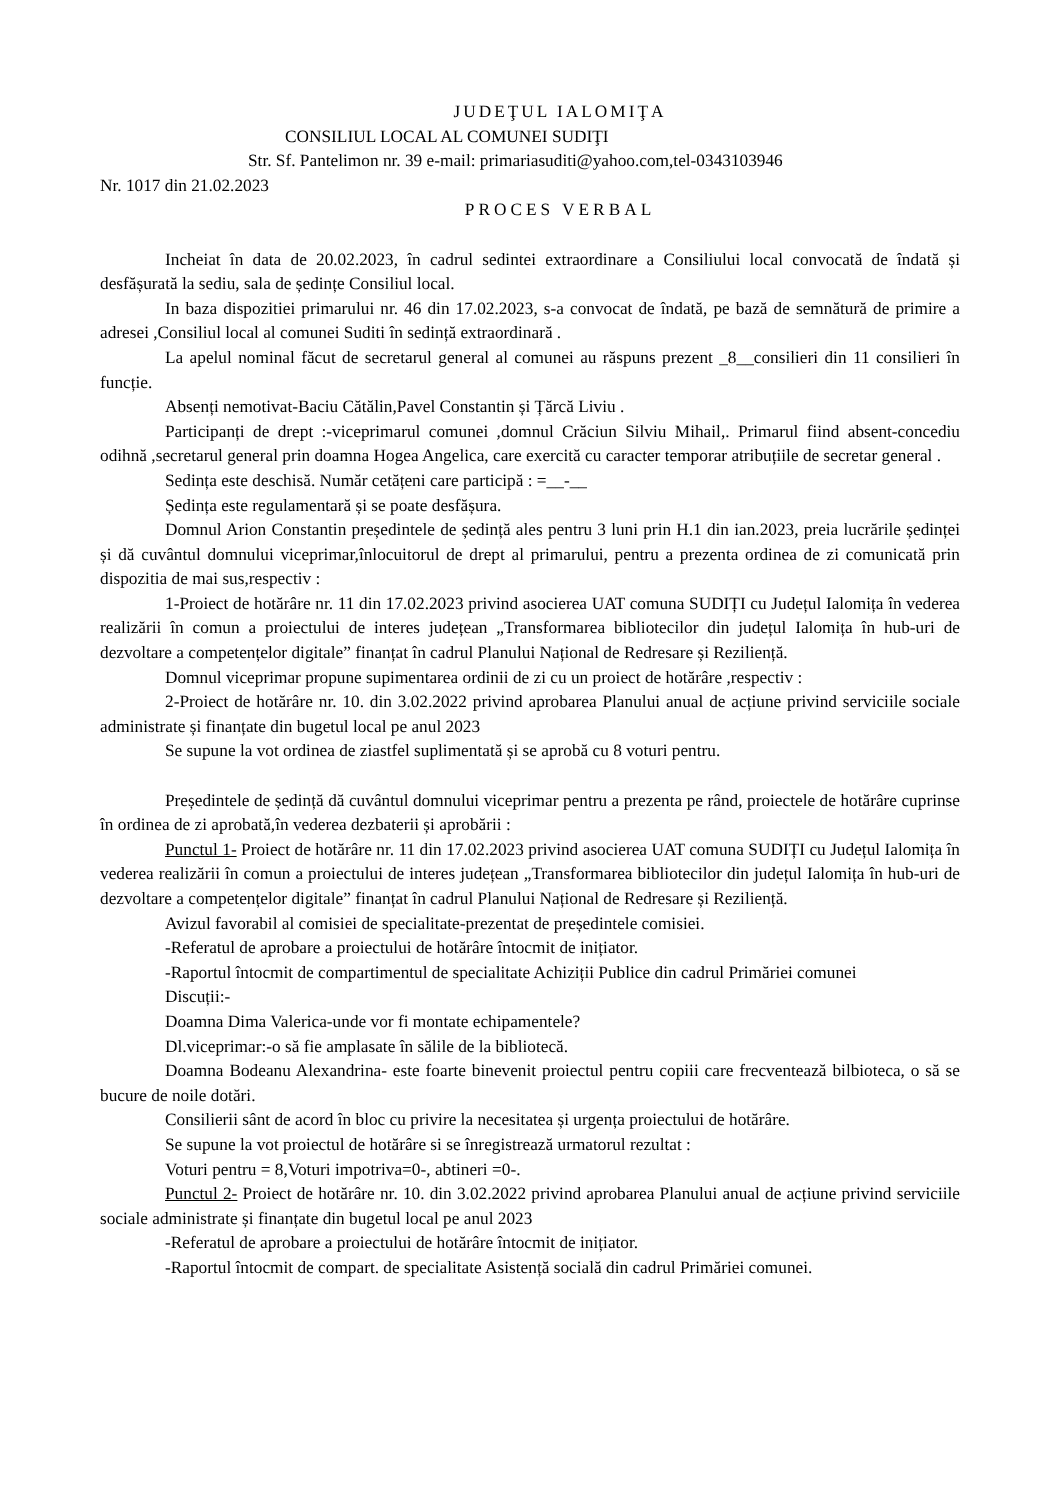JUDEŢUL IALOMIŢA
CONSILIUL LOCAL AL COMUNEI SUDIŢI
Str. Sf. Pantelimon nr. 39 e-mail: primariasuditi@yahoo.com,tel-0343103946
Nr. 1017 din 21.02.2023
PROCES VERBAL
Incheiat în data de 20.02.2023, în cadrul sedintei extraordinare a Consiliului local convocată de îndată și desfășurată la sediu, sala de ședințe Consiliul local.
In baza dispozitiei primarului nr. 46 din 17.02.2023, s-a convocat de îndată, pe bază de semnătură de primire a adresei ,Consiliul local al comunei Suditi în sedință extraordinară .
La apelul nominal făcut de secretarul general al comunei au răspuns prezent _8__consilieri din 11 consilieri în funcție.
Absenți nemotivat-Baciu Cătălin,Pavel Constantin și Țărcă Liviu .
Participanți de drept :-viceprimarul comunei ,domnul Crăciun Silviu Mihail,. Primarul fiind absent-concediu odihnă ,secretarul general prin doamna Hogea Angelica, care exercită cu caracter temporar atribuțiile de secretar general .
Sedința este deschisă. Număr cetățeni care participă : =__-__
Ședința este regulamentară și se poate desfășura.
Domnul Arion Constantin președintele de ședință ales pentru 3 luni prin H.1 din ian.2023, preia lucrările ședinței și dă cuvântul domnului viceprimar,înlocuitorul de drept al primarului, pentru a prezenta ordinea de zi comunicată prin dispozitia de mai sus,respectiv :
1-Proiect de hotărâre nr. 11 din 17.02.2023 privind asocierea UAT comuna SUDIȚI cu Județul Ialomița în vederea realizării în comun a proiectului de interes județean „Transformarea bibliotecilor din județul Ialomița în hub-uri de dezvoltare a competențelor digitale” finanțat în cadrul Planului Național de Redresare și Reziliență.
Domnul viceprimar propune supimentarea ordinii de zi cu un proiect de hotărâre ,respectiv :
2-Proiect de hotărâre nr. 10. din 3.02.2022 privind aprobarea Planului anual de acțiune privind serviciile sociale administrate și finanțate din bugetul local pe anul 2023
Se supune la vot ordinea de ziastfel suplimentată și se aprobă cu 8 voturi pentru.
Președintele de ședință dă cuvântul domnului viceprimar pentru a prezenta pe rând, proiectele de hotărâre cuprinse în ordinea de zi aprobată,în vederea dezbaterii și aprobării :
Punctul 1- Proiect de hotărâre nr. 11 din 17.02.2023 privind asocierea UAT comuna SUDIȚI cu Județul Ialomița în vederea realizării în comun a proiectului de interes județean „Transformarea bibliotecilor din județul Ialomița în hub-uri de dezvoltare a competențelor digitale” finanțat în cadrul Planului Național de Redresare și Reziliență.
Avizul favorabil al comisiei de specialitate-prezentat de președintele comisiei.
-Referatul de aprobare a proiectului de hotărâre întocmit de inițiator.
-Raportul întocmit de compartimentul de specialitate Achiziții Publice din cadrul Primăriei comunei
Discuții:-
Doamna Dima Valerica-unde vor fi montate echipamentele?
Dl.viceprimar:-o să fie amplasate în sălile de la bibliotecă.
Doamna Bodeanu Alexandrina- este foarte binevenit proiectul pentru copiii care frecventează bilbioteca, o să se bucure de noile dotări.
Consilierii sânt de acord în bloc cu privire la necesitatea și urgența proiectului de hotărâre.
Se supune la vot proiectul de hotărâre si se înregistrează urmatorul rezultat :
Voturi pentru = 8,Voturi impotriva=0-, abtineri =0-.
Punctul 2- Proiect de hotărâre nr. 10. din 3.02.2022 privind aprobarea Planului anual de acțiune privind serviciile sociale administrate și finanțate din bugetul local pe anul 2023
-Referatul de aprobare a proiectului de hotărâre întocmit de inițiator.
-Raportul întocmit de compart. de specialitate Asistență socială din cadrul Primăriei comunei.